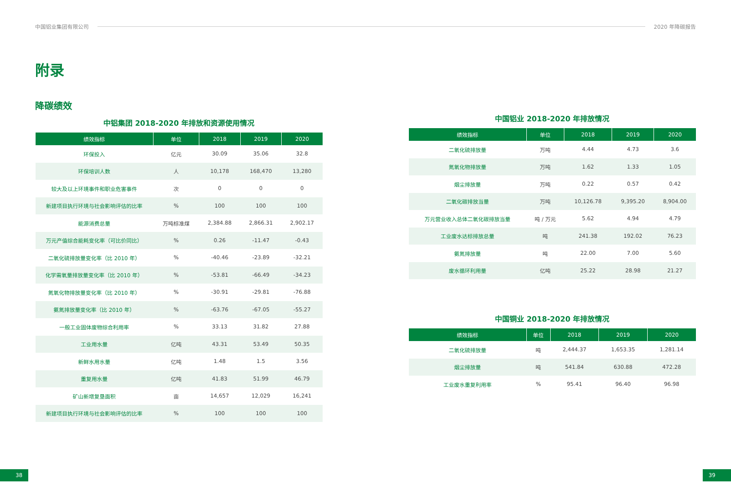中国铝业集团有限公司 2020 年降碳报告
附录
降碳绩效
中铝集团 2018-2020 年排放和资源使用情况
| 绩效指标 | 单位 | 2018 | 2019 | 2020 |
| --- | --- | --- | --- | --- |
| 环保投入 | 亿元 | 30.09 | 35.06 | 32.8 |
| 环保培训人数 | 人 | 10,178 | 168,470 | 13,280 |
| 较大及以上环境事件和职业危害事件 | 次 | 0 | 0 | 0 |
| 新建项目执行环境与社会影响评估的比率 | % | 100 | 100 | 100 |
| 能源消费总量 | 万吨标准煤 | 2,384.88 | 2,866.31 | 2,902.17 |
| 万元产值综合能耗变化率（可比价同比） | % | 0.26 | -11.47 | -0.43 |
| 二氧化硫排放量变化率（比 2010 年） | % | -40.46 | -23.89 | -32.21 |
| 化学需氧量排放量变化率（比 2010 年） | % | -53.81 | -66.49 | -34.23 |
| 氮氧化物排放量变化率（比 2010 年） | % | -30.91 | -29.81 | -76.88 |
| 氨氮排放量变化率（比 2010 年） | % | -63.76 | -67.05 | -55.27 |
| 一般工业固体废物综合利用率 | % | 33.13 | 31.82 | 27.88 |
| 工业用水量 | 亿吨 | 43.31 | 53.49 | 50.35 |
| 新鲜水用水量 | 亿吨 | 1.48 | 1.5 | 3.56 |
| 重复用水量 | 亿吨 | 41.83 | 51.99 | 46.79 |
| 矿山新增复垦面积 | 亩 | 14,657 | 12,029 | 16,241 |
| 新建项目执行环境与社会影响评估的比率 | % | 100 | 100 | 100 |
中国铝业 2018-2020 年排放情况
| 绩效指标 | 单位 | 2018 | 2019 | 2020 |
| --- | --- | --- | --- | --- |
| 二氧化硫排放量 | 万吨 | 4.44 | 4.73 | 3.6 |
| 氮氧化物排放量 | 万吨 | 1.62 | 1.33 | 1.05 |
| 烟尘排放量 | 万吨 | 0.22 | 0.57 | 0.42 |
| 二氧化碳排放当量 | 万吨 | 10,126.78 | 9,395.20 | 8,904.00 |
| 万元营业收入总体二氧化碳排放当量 | 吨 / 万元 | 5.62 | 4.94 | 4.79 |
| 工业废水达标排放总量 | 吨 | 241.38 | 192.02 | 76.23 |
| 氨氮排放量 | 吨 | 22.00 | 7.00 | 5.60 |
| 废水循环利用量 | 亿吨 | 25.22 | 28.98 | 21.27 |
中国铜业 2018-2020 年排放情况
| 绩效指标 | 单位 | 2018 | 2019 | 2020 |
| --- | --- | --- | --- | --- |
| 二氧化硫排放量 | 吨 | 2,444.37 | 1,653.35 | 1,281.14 |
| 烟尘排放量 | 吨 | 541.84 | 630.88 | 472.28 |
| 工业废水重复利用率 | % | 95.41 | 96.40 | 96.98 |
38 39